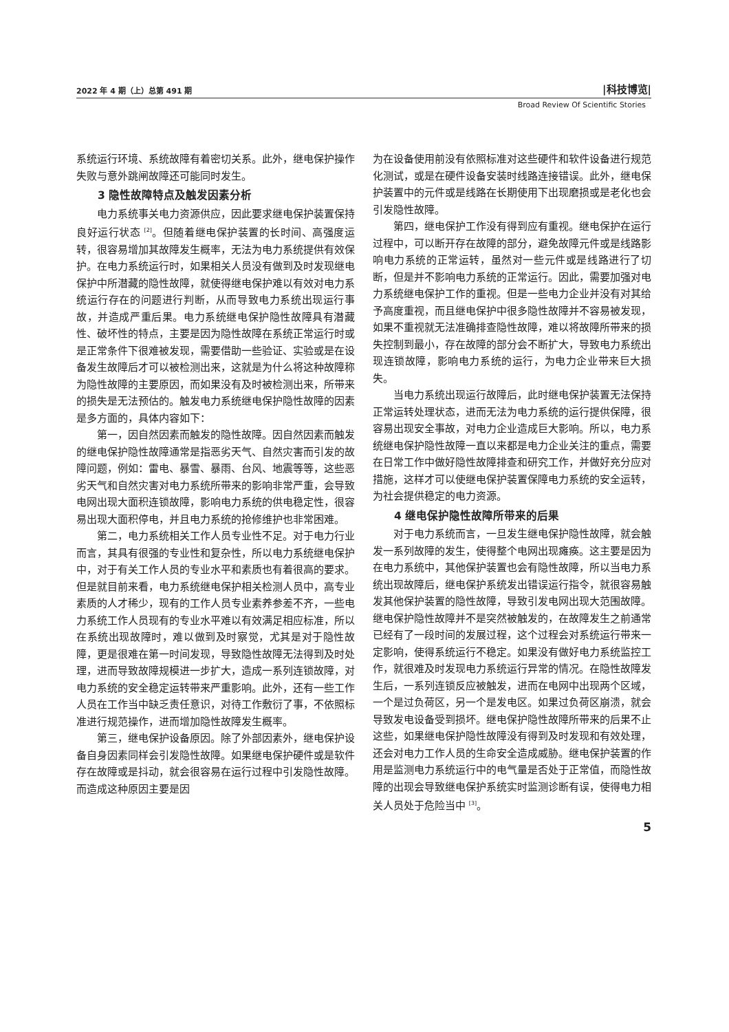2022 年 4 期（上）总第 491 期 |科技博览|
Broad Review Of Scientific Stories
系统运行环境、系统故障有着密切关系。此外，继电保护操作失败与意外跳闸故障还可能同时发生。
3 隐性故障特点及触发因素分析
电力系统事关电力资源供应，因此要求继电保护装置保持良好运行状态 <sup>[2]</sup>。但随着继电保护装置的长时间、高强度运转，很容易增加其故障发生概率，无法为电力系统提供有效保护。在电力系统运行时，如果相关人员没有做到及时发现继电保护中所潜藏的隐性故障，就使得继电保护难以有效对电力系统运行存在的问题进行判断，从而导致电力系统出现运行事故，并造成严重后果。电力系统继电保护隐性故障具有潜藏性、破坏性的特点，主要是因为隐性故障在系统正常运行时或是正常条件下很难被发现，需要借助一些验证、实验或是在设备发生故障后才可以被检测出来，这就是为什么将这种故障称为隐性故障的主要原因，而如果没有及时被检测出来，所带来的损失是无法预估的。触发电力系统继电保护隐性故障的因素是多方面的，具体内容如下：
第一，因自然因素而触发的隐性故障。因自然因素而触发的继电保护隐性故障通常是指恶劣天气、自然灾害而引发的故障问题，例如：雷电、暴雪、暴雨、台风、地震等等，这些恶劣天气和自然灾害对电力系统所带来的影响非常严重，会导致电网出现大面积连锁故障，影响电力系统的供电稳定性，很容易出现大面积停电，并且电力系统的抢修维护也非常困难。
第二，电力系统相关工作人员专业性不足。对于电力行业而言，其具有很强的专业性和复杂性，所以电力系统继电保护中，对于有关工作人员的专业水平和素质也有着很高的要求。但是就目前来看，电力系统继电保护相关检测人员中，高专业素质的人才稀少，现有的工作人员专业素养参差不齐，一些电力系统工作人员现有的专业水平难以有效满足相应标准，所以在系统出现故障时，难以做到及时察觉，尤其是对于隐性故障，更是很难在第一时间发现，导致隐性故障无法得到及时处理，进而导致故障规模进一步扩大，造成一系列连锁故障，对电力系统的安全稳定运转带来严重影响。此外，还有一些工作人员在工作当中缺乏责任意识，对待工作敷衍了事，不依照标准进行规范操作，进而增加隐性故障发生概率。
第三，继电保护设备原因。除了外部因素外，继电保护设备自身因素同样会引发隐性故障。如果继电保护硬件或是软件存在故障或是抖动，就会很容易在运行过程中引发隐性故障。而造成这种原因主要是因
为在设备使用前没有依照标准对这些硬件和软件设备进行规范化测试，或是在硬件设备安装时线路连接错误。此外，继电保护装置中的元件或是线路在长期使用下出现磨损或是老化也会引发隐性故障。
第四，继电保护工作没有得到应有重视。继电保护在运行过程中，可以断开存在故障的部分，避免故障元件或是线路影响电力系统的正常运转，虽然对一些元件或是线路进行了切断，但是并不影响电力系统的正常运行。因此，需要加强对电力系统继电保护工作的重视。但是一些电力企业并没有对其给予高度重视，而且继电保护中很多隐性故障并不容易被发现，如果不重视就无法准确排查隐性故障，难以将故障所带来的损失控制到最小，存在故障的部分会不断扩大，导致电力系统出现连锁故障，影响电力系统的运行，为电力企业带来巨大损失。
当电力系统出现运行故障后，此时继电保护装置无法保持正常运转处理状态，进而无法为电力系统的运行提供保障，很容易出现安全事故，对电力企业造成巨大影响。所以，电力系统继电保护隐性故障一直以来都是电力企业关注的重点，需要在日常工作中做好隐性故障排查和研究工作，并做好充分应对措施，这样才可以使继电保护装置保障电力系统的安全运转，为社会提供稳定的电力资源。
4 继电保护隐性故障所带来的后果
对于电力系统而言，一旦发生继电保护隐性故障，就会触发一系列故障的发生，使得整个电网出现瘫痪。这主要是因为在电力系统中，其他保护装置也会有隐性故障，所以当电力系统出现故障后，继电保护系统发出错误运行指令，就很容易触发其他保护装置的隐性故障，导致引发电网出现大范围故障。继电保护隐性故障并不是突然被触发的，在故障发生之前通常已经有了一段时间的发展过程，这个过程会对系统运行带来一定影响，使得系统运行不稳定。如果没有做好电力系统监控工作，就很难及时发现电力系统运行异常的情况。在隐性故障发生后，一系列连锁反应被触发，进而在电网中出现两个区域，一个是过负荷区，另一个是发电区。如果过负荷区崩溃，就会导致发电设备受到损坏。继电保护隐性故障所带来的后果不止这些，如果继电保护隐性故障没有得到及时发现和有效处理，还会对电力工作人员的生命安全造成威胁。继电保护装置的作用是监测电力系统运行中的电气量是否处于正常值，而隐性故障的出现会导致继电保护系统实时监测诊断有误，使得电力相关人员处于危险当中 <sup>[3]</sup>。
5